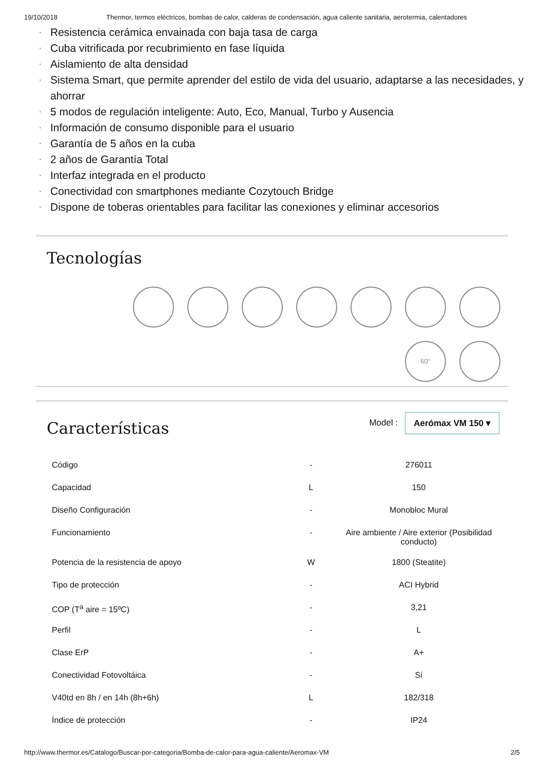19/10/2018 Thermor, termos eléctricos, bombas de calor, calderas de condensación, agua caliente sanitaria, aerotermia, calentadores
· Resistencia cerámica envainada con baja tasa de carga
· Cuba vitrificada por recubrimiento en fase líquida
· Aislamiento de alta densidad
· Sistema Smart, que permite aprender del estilo de vida del usuario, adaptarse a las necesidades, y ahorrar
· 5 modos de regulación inteligente: Auto, Eco, Manual, Turbo y Ausencia
· Información de consumo disponible para el usuario
· Garantía de 5 años en la cuba
· 2 años de Garantía Total
· Interfaz integrada en el producto
· Conectividad con smartphones mediante Cozytouch Bridge
· Dispone de toberas orientables para facilitar las conexiones y eliminar accesorios
Tecnologías
60°
Características
Model : Aerómax VM 150 ▾
| Código | - | 276011 |
| Capacidad | L | 150 |
| Diseño Configuración | - | Monobloc Mural |
| Funcionamiento | - | Aire ambiente / Aire exterior (Posibilidad conducto) |
| Potencia de la resistencia de apoyo | W | 1800 (Steatite) |
| Tipo de protección | - | ACI Hybrid |
| COP (T<sup>a</sup> aire = 15ºC) | - | 3,21 |
| Perfil | - | L |
| Clase ErP | - | A+ |
| Conectividad Fotovoltáica | - | Sí |
| V40td en 8h / en 14h (8h+6h) | L | 182/318 |
| Índice de protección | - | IP24 |
http://www.thermor.es/Catalogo/Buscar-por-categoria/Bomba-de-calor-para-agua-caliente/Aeromax-VM 2/5